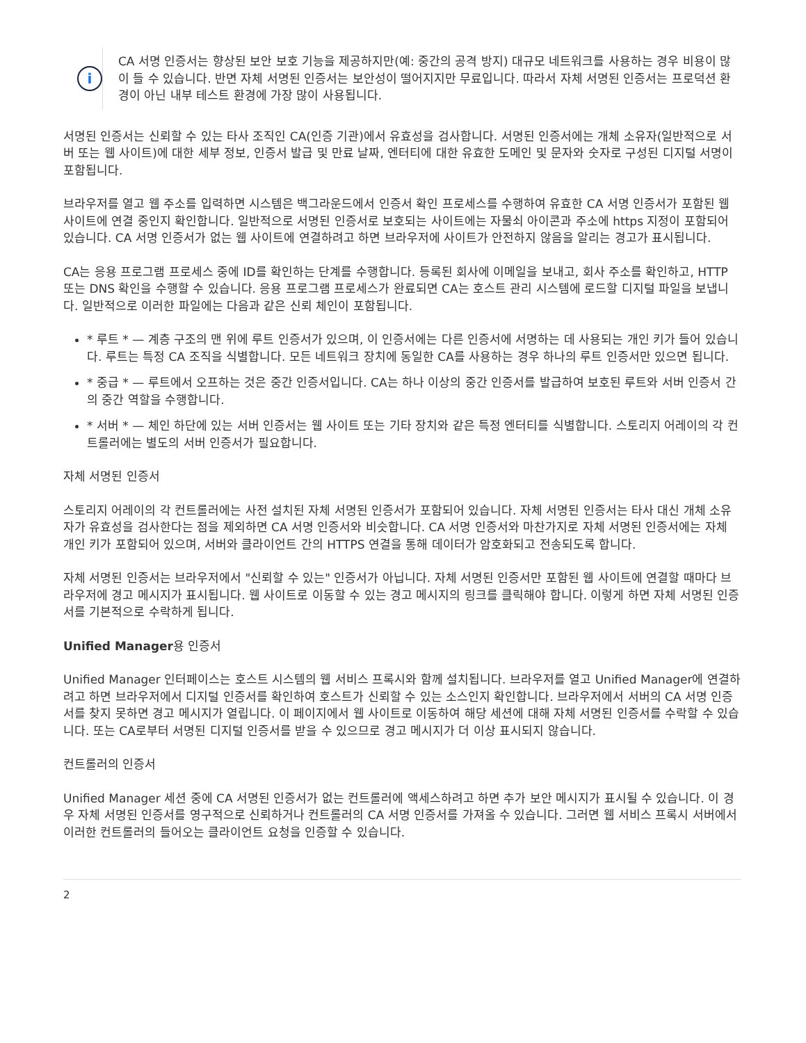i
CA 서명 인증서는 향상된 보안 보호 기능을 제공하지만(예: 중간의 공격 방지) 대규모 네트워크를 사용하는 경우 비용이 많이 들 수 있습니다. 반면 자체 서명된 인증서는 보안성이 떨어지지만 무료입니다. 따라서 자체 서명된 인증서는 프로덕션 환경이 아닌 내부 테스트 환경에 가장 많이 사용됩니다.
서명된 인증서는 신뢰할 수 있는 타사 조직인 CA(인증 기관)에서 유효성을 검사합니다. 서명된 인증서에는 개체 소유자(일반적으로 서버 또는 웹 사이트)에 대한 세부 정보, 인증서 발급 및 만료 날짜, 엔터티에 대한 유효한 도메인 및 문자와 숫자로 구성된 디지털 서명이 포함됩니다.
브라우저를 열고 웹 주소를 입력하면 시스템은 백그라운드에서 인증서 확인 프로세스를 수행하여 유효한 CA 서명 인증서가 포함된 웹 사이트에 연결 중인지 확인합니다. 일반적으로 서명된 인증서로 보호되는 사이트에는 자물쇠 아이콘과 주소에 https 지정이 포함되어 있습니다. CA 서명 인증서가 없는 웹 사이트에 연결하려고 하면 브라우저에 사이트가 안전하지 않음을 알리는 경고가 표시됩니다.
CA는 응용 프로그램 프로세스 중에 ID를 확인하는 단계를 수행합니다. 등록된 회사에 이메일을 보내고, 회사 주소를 확인하고, HTTP 또는 DNS 확인을 수행할 수 있습니다. 응용 프로그램 프로세스가 완료되면 CA는 호스트 관리 시스템에 로드할 디지털 파일을 보냅니다. 일반적으로 이러한 파일에는 다음과 같은 신뢰 체인이 포함됩니다.
* 루트 * — 계층 구조의 맨 위에 루트 인증서가 있으며, 이 인증서에는 다른 인증서에 서명하는 데 사용되는 개인 키가 들어 있습니다. 루트는 특정 CA 조직을 식별합니다. 모든 네트워크 장치에 동일한 CA를 사용하는 경우 하나의 루트 인증서만 있으면 됩니다.
* 중급 * — 루트에서 오프하는 것은 중간 인증서입니다. CA는 하나 이상의 중간 인증서를 발급하여 보호된 루트와 서버 인증서 간의 중간 역할을 수행합니다.
* 서버 * — 체인 하단에 있는 서버 인증서는 웹 사이트 또는 기타 장치와 같은 특정 엔터티를 식별합니다. 스토리지 어레이의 각 컨트롤러에는 별도의 서버 인증서가 필요합니다.
자체 서명된 인증서
스토리지 어레이의 각 컨트롤러에는 사전 설치된 자체 서명된 인증서가 포함되어 있습니다. 자체 서명된 인증서는 타사 대신 개체 소유자가 유효성을 검사한다는 점을 제외하면 CA 서명 인증서와 비슷합니다. CA 서명 인증서와 마찬가지로 자체 서명된 인증서에는 자체 개인 키가 포함되어 있으며, 서버와 클라이언트 간의 HTTPS 연결을 통해 데이터가 암호화되고 전송되도록 합니다.
자체 서명된 인증서는 브라우저에서 "신뢰할 수 있는" 인증서가 아닙니다. 자체 서명된 인증서만 포함된 웹 사이트에 연결할 때마다 브라우저에 경고 메시지가 표시됩니다. 웹 사이트로 이동할 수 있는 경고 메시지의 링크를 클릭해야 합니다. 이렇게 하면 자체 서명된 인증서를 기본적으로 수락하게 됩니다.
Unified Manager용 인증서
Unified Manager 인터페이스는 호스트 시스템의 웹 서비스 프록시와 함께 설치됩니다. 브라우저를 열고 Unified Manager에 연결하려고 하면 브라우저에서 디지털 인증서를 확인하여 호스트가 신뢰할 수 있는 소스인지 확인합니다. 브라우저에서 서버의 CA 서명 인증서를 찾지 못하면 경고 메시지가 열립니다. 이 페이지에서 웹 사이트로 이동하여 해당 세션에 대해 자체 서명된 인증서를 수락할 수 있습니다. 또는 CA로부터 서명된 디지털 인증서를 받을 수 있으므로 경고 메시지가 더 이상 표시되지 않습니다.
컨트롤러의 인증서
Unified Manager 세션 중에 CA 서명된 인증서가 없는 컨트롤러에 액세스하려고 하면 추가 보안 메시지가 표시될 수 있습니다. 이 경우 자체 서명된 인증서를 영구적으로 신뢰하거나 컨트롤러의 CA 서명 인증서를 가져올 수 있습니다. 그러면 웹 서비스 프록시 서버에서 이러한 컨트롤러의 들어오는 클라이언트 요청을 인증할 수 있습니다.
2